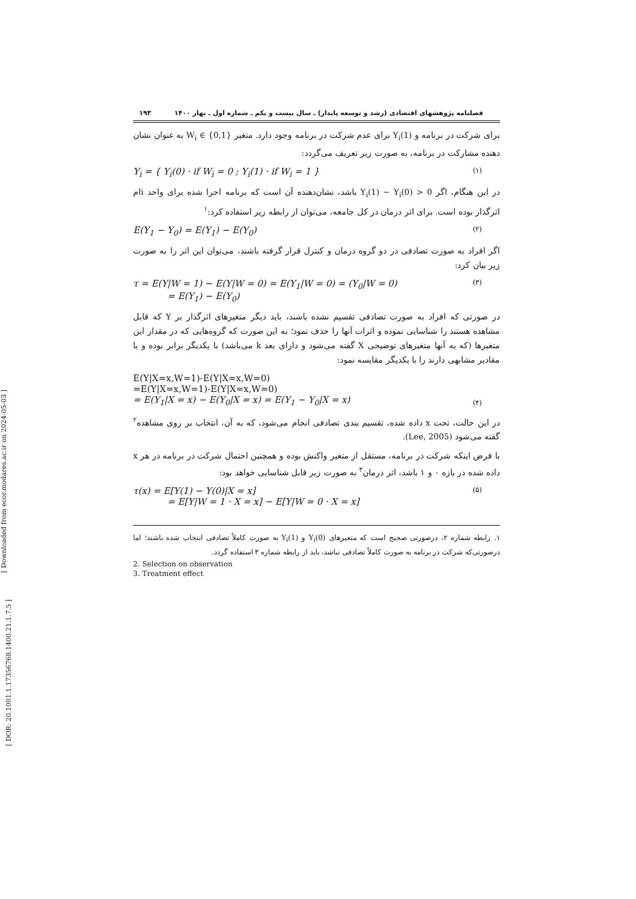[ Downloaded from ecor.modares.ac.ir on 2024-05-03 ]
[ DOR: 20.1001.1.17356768.1400.21.1.7.5 ]
فصلنامه پژوهشهای اقتصادی (رشد و توسعه پایدار) ـ سال بیست و یکم ـ شماره اول ـ بهار ۱۴۰۰ ۱۹۳
برای شرکت در برنامه و Y<sub>i</sub>(1) برای عدم شرکت در برنامه وجود دارد. متغیر W<sub>i</sub> ∈ {0,1} به عنوان نشان دهنده مشارکت در برنامه، به صورت زیر تعریف می‌گردد:
Y<sub>i</sub> = { Y<sub>i</sub>(0) · if W<sub>i</sub> = 0 ; Y<sub>i</sub>(1) · if W<sub>i</sub> = 1 } (۱)
در این هنگام، اگر Y<sub>i</sub>(1) − Y<sub>i</sub>(0) > 0 باشد، نشان‌دهنده آن است که برنامه اجرا شده برای واحد iام اثرگذار بوده است. برای اثر درمان در کل جامعه، می‌توان از رابطه زیر استفاده کرد:<sup>۱</sup>
E(Y<sub>1</sub> − Y<sub>0</sub>) = E(Y<sub>1</sub>) − E(Y<sub>0</sub>) (۲)
اگر افراد به صورت تصادفی در دو گروه درمان و کنترل قرار گرفته باشند، می‌توان این اثر را به صورت زیر بیان کرد:
τ = E(Y|W = 1) − E(Y|W = 0) = E(Y<sub>1</sub>|W = 0) = (Y<sub>0</sub>|W = 0)
= E(Y<sub>1</sub>) − E(Y<sub>0</sub>) (۳)
در صورتی که افراد به صورت تصادفی تقسیم نشده باشند، باید دیگر متغیرهای اثرگذار بر Y که قابل مشاهده هستند را شناسایی نموده و اثرات آنها را حذف نمود؛ به این صورت که گروه‌هایی که در مقدار این متغیرها (که به آنها متغیرهای توضیحی X گفته می‌شود و دارای بعد k می‌باشد) با یکدیگر برابر بوده و یا مقادیر مشابهی دارند را با یکدیگر مقایسه نمود:
E(Y|X=x,W=1)-E(Y|X=x,W=0)
=E(Y|X=x,W=1)-E(Y|X=x,W=0)
= E(Y<sub>1</sub>|X = x) − E(Y<sub>0</sub>|X = x) = E(Y<sub>1</sub> − Y<sub>0</sub>|X = x) (۴)
در این حالت، تحت x داده شده، تقسیم بندی تصادفی انجام می‌شود، که به آن، انتخاب بر روی مشاهده<sup>۲</sup> گفته می‌شود (Lee, 2005).
با فرض اینکه شرکت در برنامه، مستقل از متغیر واکنش بوده و همچنین احتمال شرکت در برنامه در هر x داده شده در بازه ۰ و ۱ باشد، اثر درمان<sup>۳</sup> به صورت زیر قابل شناسایی خواهد بود:
τ(x) = E[Y(1) − Y(0)|X = x]
= E[Y|W = 1 · X = x] − E[Y|W = 0 · X = x] (۵)
۱. رابطه شماره ۲، درصورتی صحیح است که متغیرهای Y<sub>i</sub>(0) و Y<sub>i</sub>(1) به صورت کاملاً تصادفی انتخاب شده باشند؛ اما درصورتی‌که شرکت در برنامه به صورت کاملاً تصادفی نباشد، باید از رابطه شماره ۳ استفاده گردد.
2. Selection on observation
3. Treatment effect